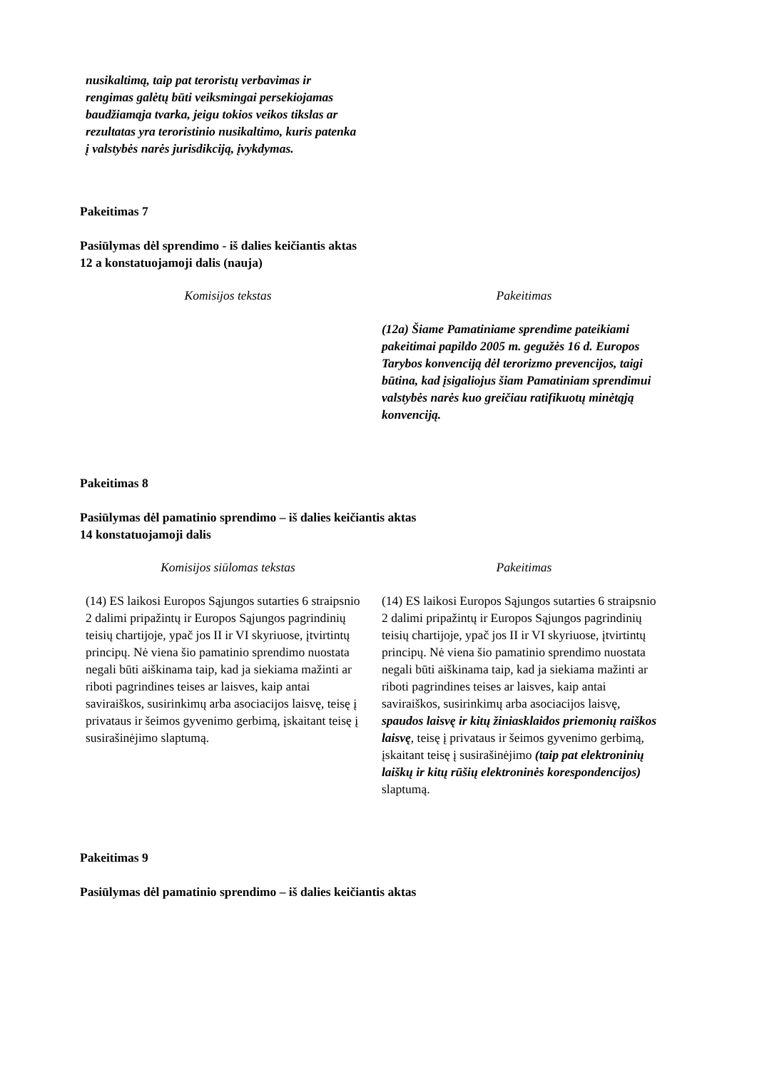nusikaltimą, taip pat teroristų verbavimas ir rengimas galėtų būti veiksmingai persekiojamas baudžiamąja tvarka, jeigu tokios veikos tikslas ar rezultatas yra teroristinio nusikaltimo, kuris patenka į valstybės narės jurisdikciją, įvykdymas.
Pakeitimas 7
Pasiūlymas dėl sprendimo - iš dalies keičiantis aktas
12 a konstatuojamoji dalis (nauja)
| Komisijos tekstas | Pakeitimas |
| --- | --- |
| | (12a) Šiame Pamatiniame sprendime pateikiami pakeitimai papildo 2005 m. gegužės 16 d. Europos Tarybos konvenciją dėl terorizmo prevencijos, taigi būtina, kad įsigaliojus šiam Pamatiniam sprendimui valstybės narės kuo greičiau ratifikuotų minėtąją konvenciją. |
Pakeitimas 8
Pasiūlymas dėl pamatinio sprendimo – iš dalies keičiantis aktas
14 konstatuojamoji dalis
| Komisijos siūlomas tekstas | Pakeitimas |
| --- | --- |
| (14) ES laikosi Europos Sąjungos sutarties 6 straipsnio 2 dalimi pripažintų ir Europos Sąjungos pagrindinių teisių chartijoje, ypač jos II ir VI skyriuose, įtvirtintų principų. Nė viena šio pamatinio sprendimo nuostata negali būti aiškinama taip, kad ja siekiama mažinti ar riboti pagrindines teises ar laisves, kaip antai saviraiškos, susirinkimų arba asociacijos laisvę, teisę į privataus ir šeimos gyvenimo gerbimą, įskaitant teisę į susirašinėjimo slaptumą. | (14) ES laikosi Europos Sąjungos sutarties 6 straipsnio 2 dalimi pripažintų ir Europos Sąjungos pagrindinių teisių chartijoje, ypač jos II ir VI skyriuose, įtvirtintų principų. Nė viena šio pamatinio sprendimo nuostata negali būti aiškinama taip, kad ja siekiama mažinti ar riboti pagrindines teises ar laisves, kaip antai saviraiškos, susirinkimų arba asociacijos laisvę, spaudos laisvę ir kitų žiniasklaidos priemonių raiškos laisvę , teisę į privataus ir šeimos gyvenimo gerbimą, įskaitant teisę į susirašinėjimo (taip pat elektroninių laiškų ir kitų rūšių elektroninės korespondencijos) slaptumą. |
Pakeitimas 9
Pasiūlymas dėl pamatinio sprendimo – iš dalies keičiantis aktas